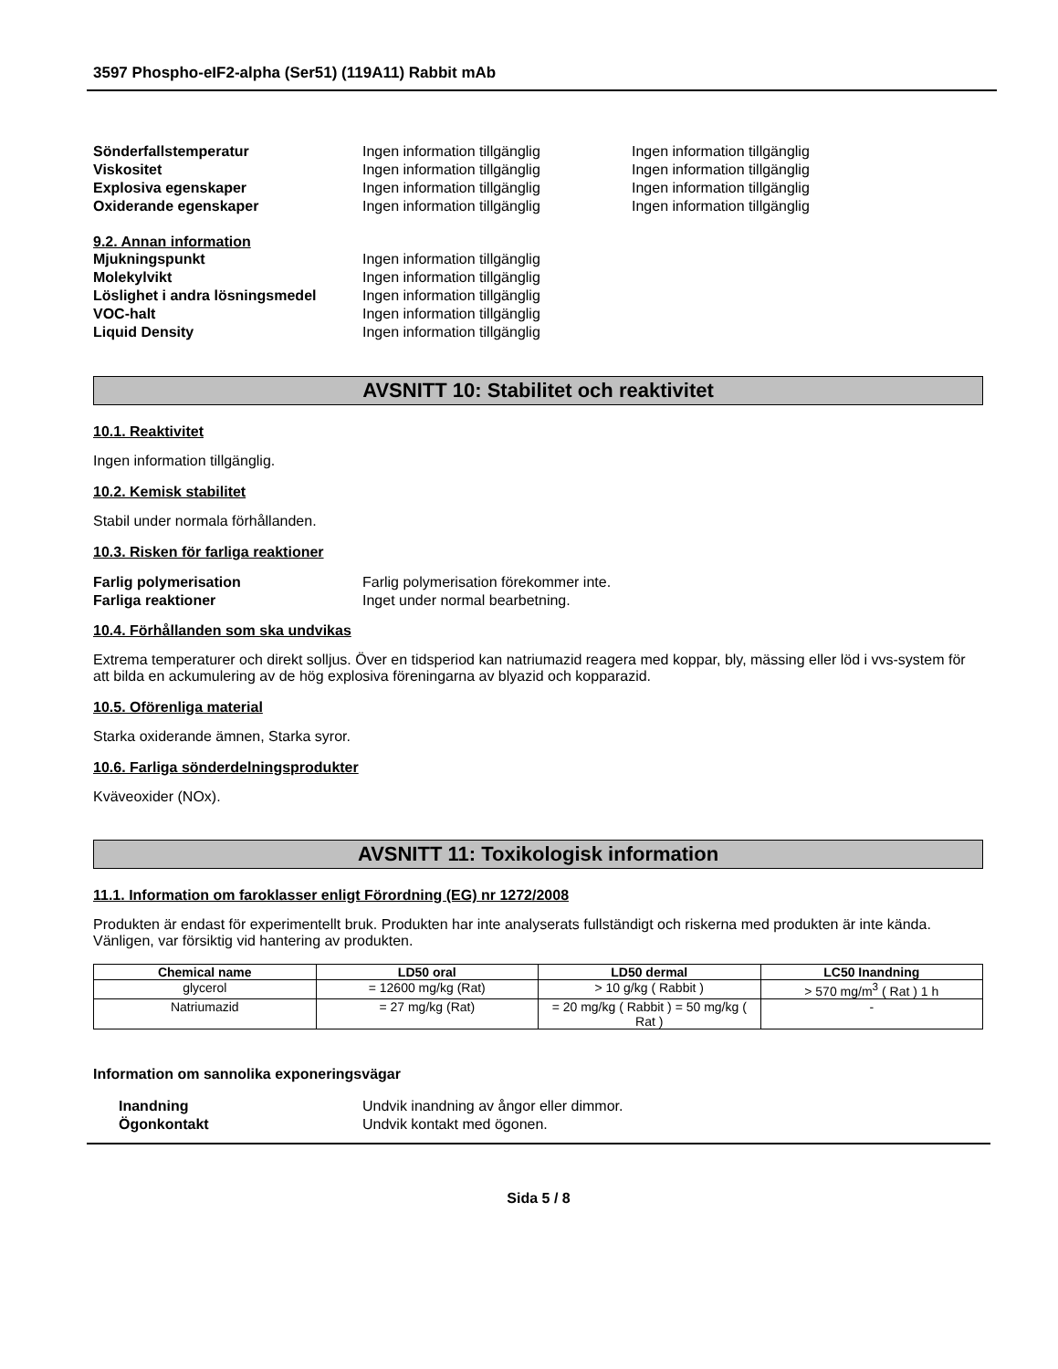3597 Phospho-eIF2-alpha (Ser51) (119A11) Rabbit mAb
Sönderfallstemperatur Ingen information tillgänglig Ingen information tillgänglig
Viskositet Ingen information tillgänglig Ingen information tillgänglig
Explosiva egenskaper Ingen information tillgänglig Ingen information tillgänglig
Oxiderande egenskaper Ingen information tillgänglig Ingen information tillgänglig
9.2. Annan information
Mjukningspunkt Ingen information tillgänglig
Molekylvikt Ingen information tillgänglig
Löslighet i andra lösningsmedel
Ingen information tillgänglig
VOC-halt Ingen information tillgänglig
Liquid Density Ingen information tillgänglig
AVSNITT 10: Stabilitet och reaktivitet
10.1. Reaktivitet
Ingen information tillgänglig.
10.2. Kemisk stabilitet
Stabil under normala förhållanden.
10.3. Risken för farliga reaktioner
Farlig polymerisation Farlig polymerisation förekommer inte.
Farliga reaktioner Inget under normal bearbetning.
10.4. Förhållanden som ska undvikas
Extrema temperaturer och direkt solljus. Över en tidsperiod kan natriumazid reagera med koppar, bly, mässing eller löd i vvs-system för att bilda en ackumulering av de hög explosiva föreningarna av blyazid och kopparazid.
10.5. Oförenliga material
Starka oxiderande ämnen, Starka syror.
10.6. Farliga sönderdelningsprodukter
Kväveoxider (NOx).
AVSNITT 11: Toxikologisk information
11.1. Information om faroklasser enligt Förordning (EG) nr 1272/2008
Produkten är endast för experimentellt bruk. Produkten har inte analyserats fullständigt och riskerna med produkten är inte kända. Vänligen, var försiktig vid hantering av produkten.
| Chemical name | LD50 oral | LD50 dermal | LC50 Inandning |
| --- | --- | --- | --- |
| glycerol | = 12600 mg/kg (Rat) | > 10 g/kg ( Rabbit ) | > 570 mg/m<sup>3</sup> ( Rat ) 1 h |
| Natriumazid | = 27 mg/kg (Rat) | = 20 mg/kg ( Rabbit ) = 50 mg/kg ( Rat ) | - |
Information om sannolika exponeringsvägar
Inandning Undvik inandning av ångor eller dimmor.
Ögonkontakt Undvik kontakt med ögonen.
Sida 5 / 8